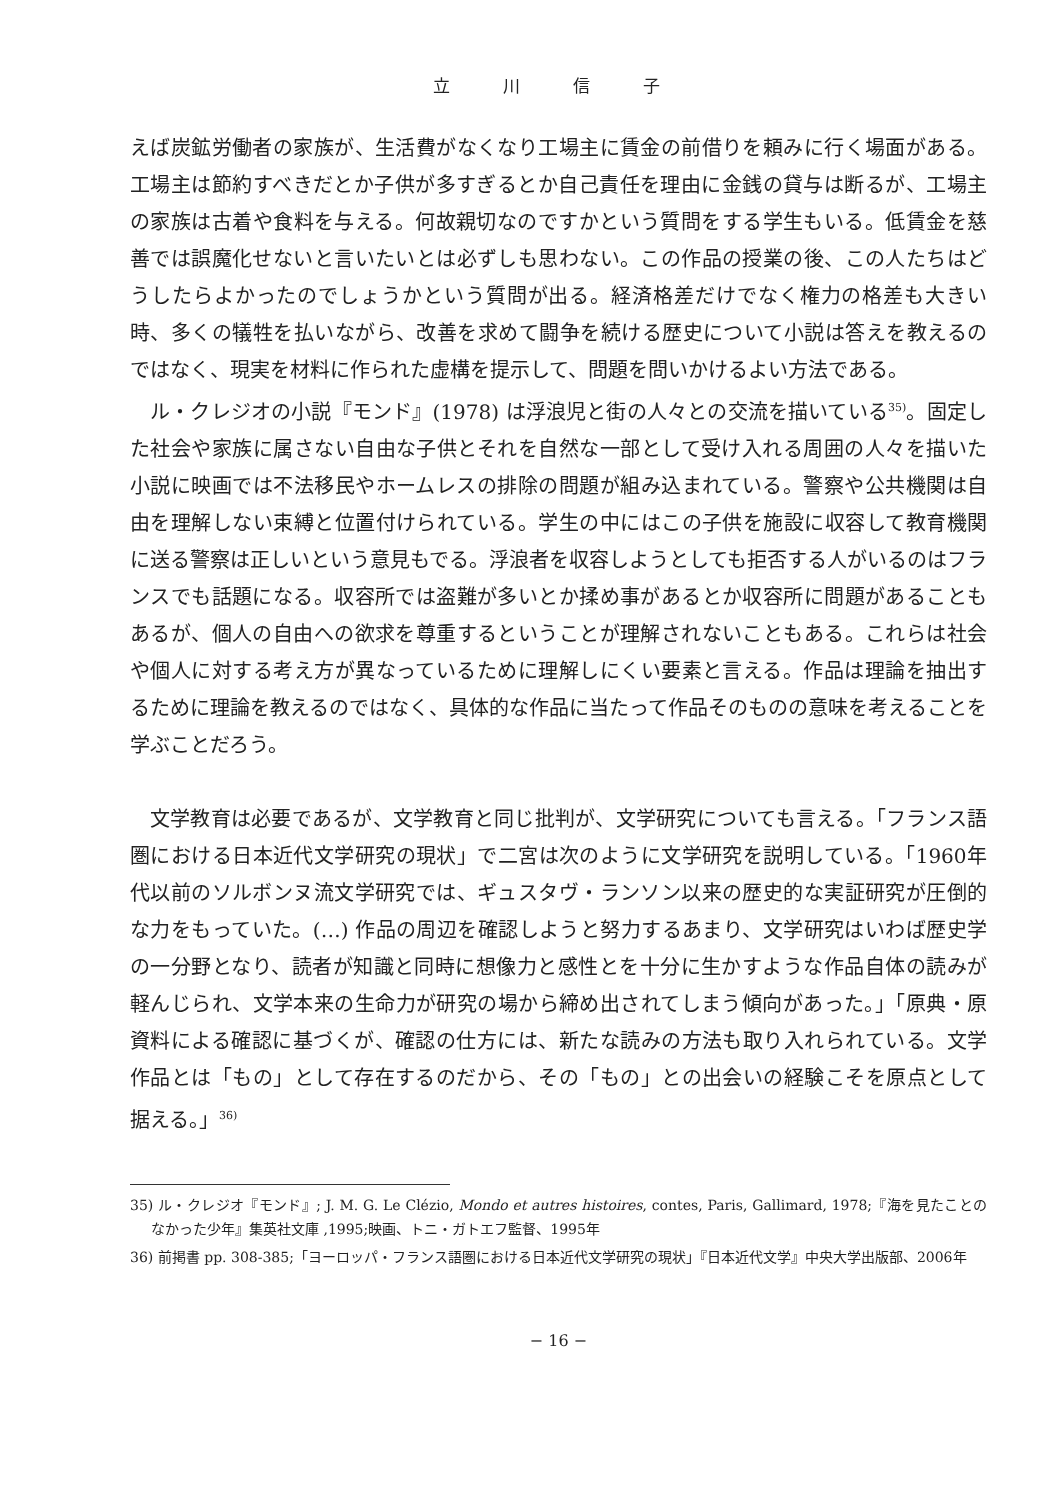立 川 信 子
えば炭鉱労働者の家族が、生活費がなくなり工場主に賃金の前借りを頼みに行く場面がある。工場主は節約すべきだとか子供が多すぎるとか自己責任を理由に金銭の貸与は断るが、工場主の家族は古着や食料を与える。何故親切なのですかという質問をする学生もいる。低賃金を慈善では誤魔化せないと言いたいとは必ずしも思わない。この作品の授業の後、この人たちはどうしたらよかったのでしょうかという質問が出る。経済格差だけでなく権力の格差も大きい時、多くの犠牲を払いながら、改善を求めて闘争を続ける歴史について小説は答えを教えるのではなく、現実を材料に作られた虚構を提示して、問題を問いかけるよい方法である。
ル・クレジオの小説『モンド』(1978) は浮浪児と街の人々との交流を描いている<sup>35)</sup>。固定した社会や家族に属さない自由な子供とそれを自然な一部として受け入れる周囲の人々を描いた小説に映画では不法移民やホームレスの排除の問題が組み込まれている。警察や公共機関は自由を理解しない束縛と位置付けられている。学生の中にはこの子供を施設に収容して教育機関に送る警察は正しいという意見もでる。浮浪者を収容しようとしても拒否する人がいるのはフランスでも話題になる。収容所では盗難が多いとか揉め事があるとか収容所に問題があることもあるが、個人の自由への欲求を尊重するということが理解されないこともある。これらは社会や個人に対する考え方が異なっているために理解しにくい要素と言える。作品は理論を抽出するために理論を教えるのではなく、具体的な作品に当たって作品そのものの意味を考えることを学ぶことだろう。
文学教育は必要であるが、文学教育と同じ批判が、文学研究についても言える。「フランス語圏における日本近代文学研究の現状」で二宮は次のように文学研究を説明している。「1960年代以前のソルボンヌ流文学研究では、ギュスタヴ・ランソン以来の歴史的な実証研究が圧倒的な力をもっていた。(…) 作品の周辺を確認しようと努力するあまり、文学研究はいわば歴史学の一分野となり、読者が知識と同時に想像力と感性とを十分に生かすような作品自体の読みが軽んじられ、文学本来の生命力が研究の場から締め出されてしまう傾向があった。」「原典・原資料による確認に基づくが、確認の仕方には、新たな読みの方法も取り入れられている。文学作品とは「もの」として存在するのだから、その「もの」との出会いの経験こそを原点として据える。」<sup>36)</sup>
35) ル・クレジオ『モンド』; J. M. G. Le Clézio, Mondo et autres histoires, contes, Paris, Gallimard, 1978;『海を見たことのなかった少年』集英社文庫 ,1995;映画、トニ・ガトエフ監督、1995年
36) 前掲書 pp. 308-385;「ヨーロッパ・フランス語圏における日本近代文学研究の現状」『日本近代文学』中央大学出版部、2006年
− 16 −